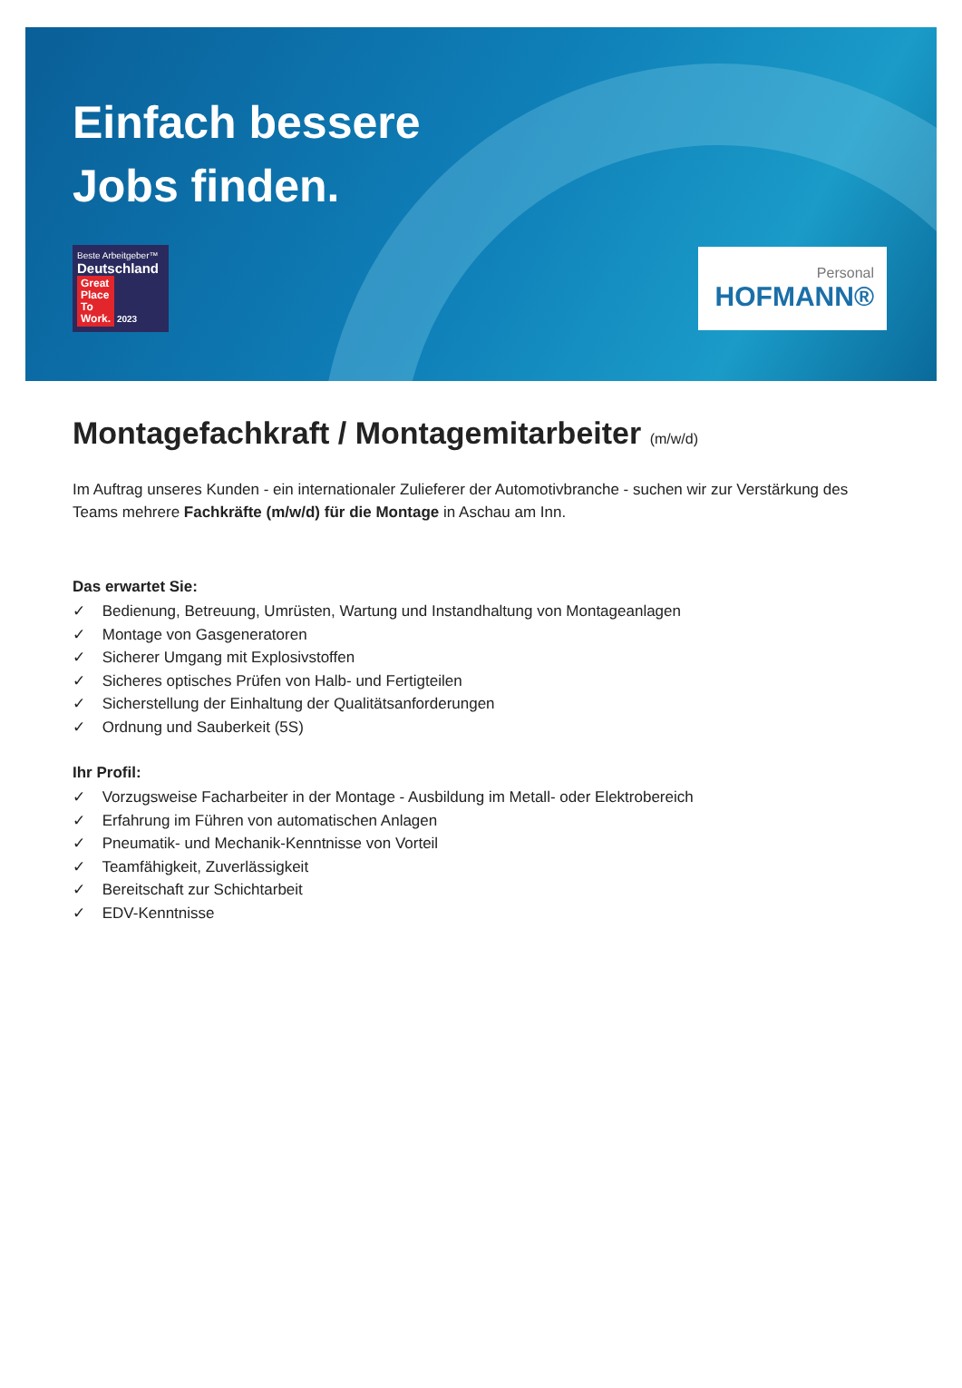Einfach bessere
Jobs finden.
Beste Arbeitgeber™
Deutschland
Great
Place
To
Work. 2023
Personal
HOFMANN®
Montagefachkraft / Montagemitarbeiter (m/w/d)
Im Auftrag unseres Kunden - ein internationaler Zulieferer der Automotivbranche - suchen wir zur Verstärkung des Teams mehrere Fachkräfte (m/w/d) für die Montage in Aschau am Inn.
Das erwartet Sie:
✓ Bedienung, Betreuung, Umrüsten, Wartung und Instandhaltung von Montageanlagen
✓ Montage von Gasgeneratoren
✓ Sicherer Umgang mit Explosivstoffen
✓ Sicheres optisches Prüfen von Halb- und Fertigteilen
✓ Sicherstellung der Einhaltung der Qualitätsanforderungen
✓ Ordnung und Sauberkeit (5S)
Ihr Profil:
✓ Vorzugsweise Facharbeiter in der Montage - Ausbildung im Metall- oder Elektrobereich
✓ Erfahrung im Führen von automatischen Anlagen
✓ Pneumatik- und Mechanik-Kenntnisse von Vorteil
✓ Teamfähigkeit, Zuverlässigkeit
✓ Bereitschaft zur Schichtarbeit
✓ EDV-Kenntnisse